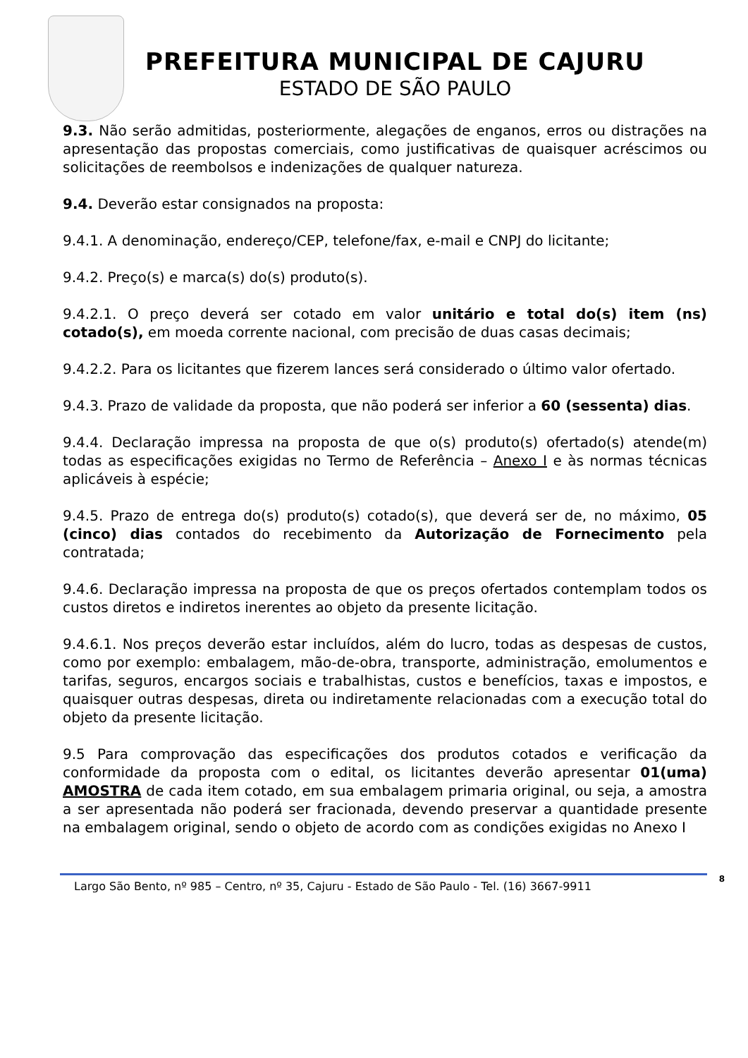PREFEITURA MUNICIPAL DE CAJURU
ESTADO DE SÃO PAULO
9.3. Não serão admitidas, posteriormente, alegações de enganos, erros ou distrações na apresentação das propostas comerciais, como justificativas de quaisquer acréscimos ou solicitações de reembolsos e indenizações de qualquer natureza.
9.4. Deverão estar consignados na proposta:
9.4.1. A denominação, endereço/CEP, telefone/fax, e-mail e CNPJ do licitante;
9.4.2. Preço(s) e marca(s) do(s) produto(s).
9.4.2.1. O preço deverá ser cotado em valor unitário e total do(s) item (ns) cotado(s), em moeda corrente nacional, com precisão de duas casas decimais;
9.4.2.2. Para os licitantes que fizerem lances será considerado o último valor ofertado.
9.4.3. Prazo de validade da proposta, que não poderá ser inferior a 60 (sessenta) dias.
9.4.4. Declaração impressa na proposta de que o(s) produto(s) ofertado(s) atende(m) todas as especificações exigidas no Termo de Referência – Anexo I e às normas técnicas aplicáveis à espécie;
9.4.5. Prazo de entrega do(s) produto(s) cotado(s), que deverá ser de, no máximo, 05 (cinco) dias contados do recebimento da Autorização de Fornecimento pela contratada;
9.4.6. Declaração impressa na proposta de que os preços ofertados contemplam todos os custos diretos e indiretos inerentes ao objeto da presente licitação.
9.4.6.1. Nos preços deverão estar incluídos, além do lucro, todas as despesas de custos, como por exemplo: embalagem, mão-de-obra, transporte, administração, emolumentos e tarifas, seguros, encargos sociais e trabalhistas, custos e benefícios, taxas e impostos, e quaisquer outras despesas, direta ou indiretamente relacionadas com a execução total do objeto da presente licitação.
9.5 Para comprovação das especificações dos produtos cotados e verificação da conformidade da proposta com o edital, os licitantes deverão apresentar 01(uma) AMOSTRA de cada item cotado, em sua embalagem primaria original, ou seja, a amostra a ser apresentada não poderá ser fracionada, devendo preservar a quantidade presente na embalagem original, sendo o objeto de acordo com as condições exigidas no Anexo I
Largo São Bento, nº 985 – Centro, nº 35, Cajuru - Estado de São Paulo - Tel. (16) 3667-9911 8